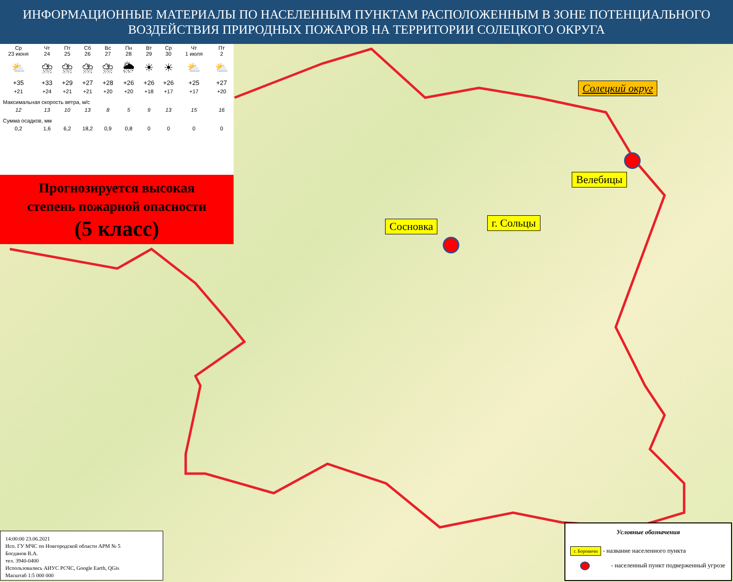ИНФОРМАЦИОННЫЕ МАТЕРИАЛЫ ПО НАСЕЛЕННЫМ ПУНКТАМ РАСПОЛОЖЕННЫМ В ЗОНЕ ПОТЕНЦИАЛЬНОГО
ВОЗДЕЙСТВИЯ ПРИРОДНЫХ ПОЖАРОВ НА ТЕРРИТОРИИ СОЛЕЦКОГО ОКРУГА
| Ср 23 июня | Чт 24 | Пт 25 | Сб 26 | Вс 27 | Пн 28 | Вт 29 | Ср 30 | Чт 1 июля | Пт 2 |
| ⛅ | ⛈ | ⛈ | ⛈ | ⛈ | 🌦 | ☀ | ☀ | ⛅ | ⛅ |
| +35 | +33 | +29 | +27 | +28 | +26 | +26 | +26 | +25 | +27 |
| +21 | +24 | +21 | +21 | +20 | +20 | +18 | +17 | +17 | +20 |
| Максимальная скорость ветра, м/с | | | | | | | | | |
| 12 | 13 | 10 | 13 | 8 | 5 | 9 | 13 | 15 | 16 |
| Сумма осадков, мм | | | | | | | | | |
| 0,2 | 1,6 | 6,2 | 18,2 | 0,9 | 0,8 | 0 | 0 | 0 | 0 |
Прогнозируется высокая
степень пожарной опасности
(5 класс)
Солецкий округ
Велебицы
Сосновка г. Сольцы
14:00:00 23.06.2021
Исп. ГУ МЧС по Новгородской области АРМ № 5
Богданов В.А.
тел. 3940-0400
Использовались АИУС РСЧС, Google Earth, QGis
Масштаб 1:5 000 000
Условные обозначения
г. Боровичи - название населенного пункта
- населенный пункт подверженный угрозе